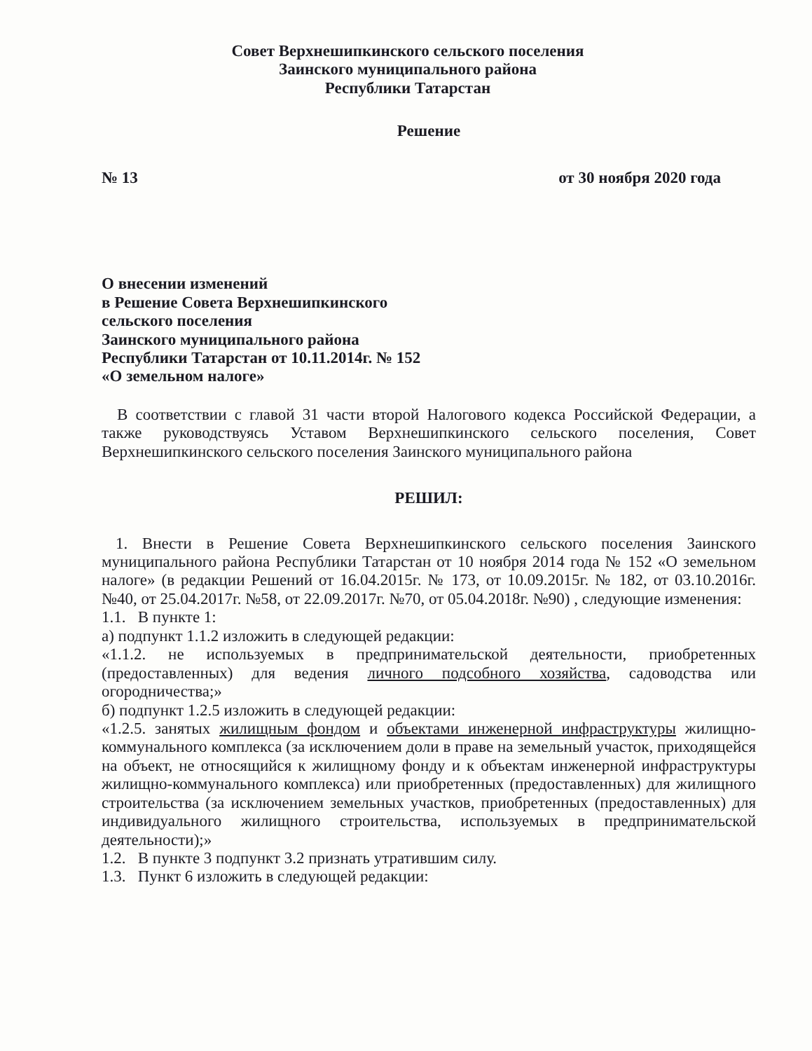Совет Верхнешипкинского сельского поселения
Заинского муниципального района
Республики Татарстан
Решение
№ 13 от 30 ноября 2020 года
О внесении изменений
в Решение Совета Верхнешипкинского
сельского поселения
Заинского муниципального района
Республики Татарстан от 10.11.2014г. № 152
«О земельном налоге»
В соответствии с главой 31 части второй Налогового кодекса Российской Федерации, а также руководствуясь Уставом Верхнешипкинского сельского поселения, Совет Верхнешипкинского сельского поселения Заинского муниципального района
РЕШИЛ:
1. Внести в Решение Совета Верхнешипкинского сельского поселения Заинского муниципального района Республики Татарстан от 10 ноября 2014 года № 152 «О земельном налоге» (в редакции Решений от 16.04.2015г. № 173, от 10.09.2015г. № 182, от 03.10.2016г. №40, от 25.04.2017г. №58, от 22.09.2017г. №70, от 05.04.2018г. №90) , следующие изменения:
1.1. В пункте 1:
а) подпункт 1.1.2 изложить в следующей редакции:
«1.1.2. не используемых в предпринимательской деятельности, приобретенных (предоставленных) для ведения личного подсобного хозяйства, садоводства или огородничества;»
б) подпункт 1.2.5 изложить в следующей редакции:
«1.2.5. занятых жилищным фондом и объектами инженерной инфраструктуры жилищно-коммунального комплекса (за исключением доли в праве на земельный участок, приходящейся на объект, не относящийся к жилищному фонду и к объектам инженерной инфраструктуры жилищно-коммунального комплекса) или приобретенных (предоставленных) для жилищного строительства (за исключением земельных участков, приобретенных (предоставленных) для индивидуального жилищного строительства, используемых в предпринимательской деятельности);»
1.2. В пункте 3 подпункт 3.2 признать утратившим силу.
1.3. Пункт 6 изложить в следующей редакции: